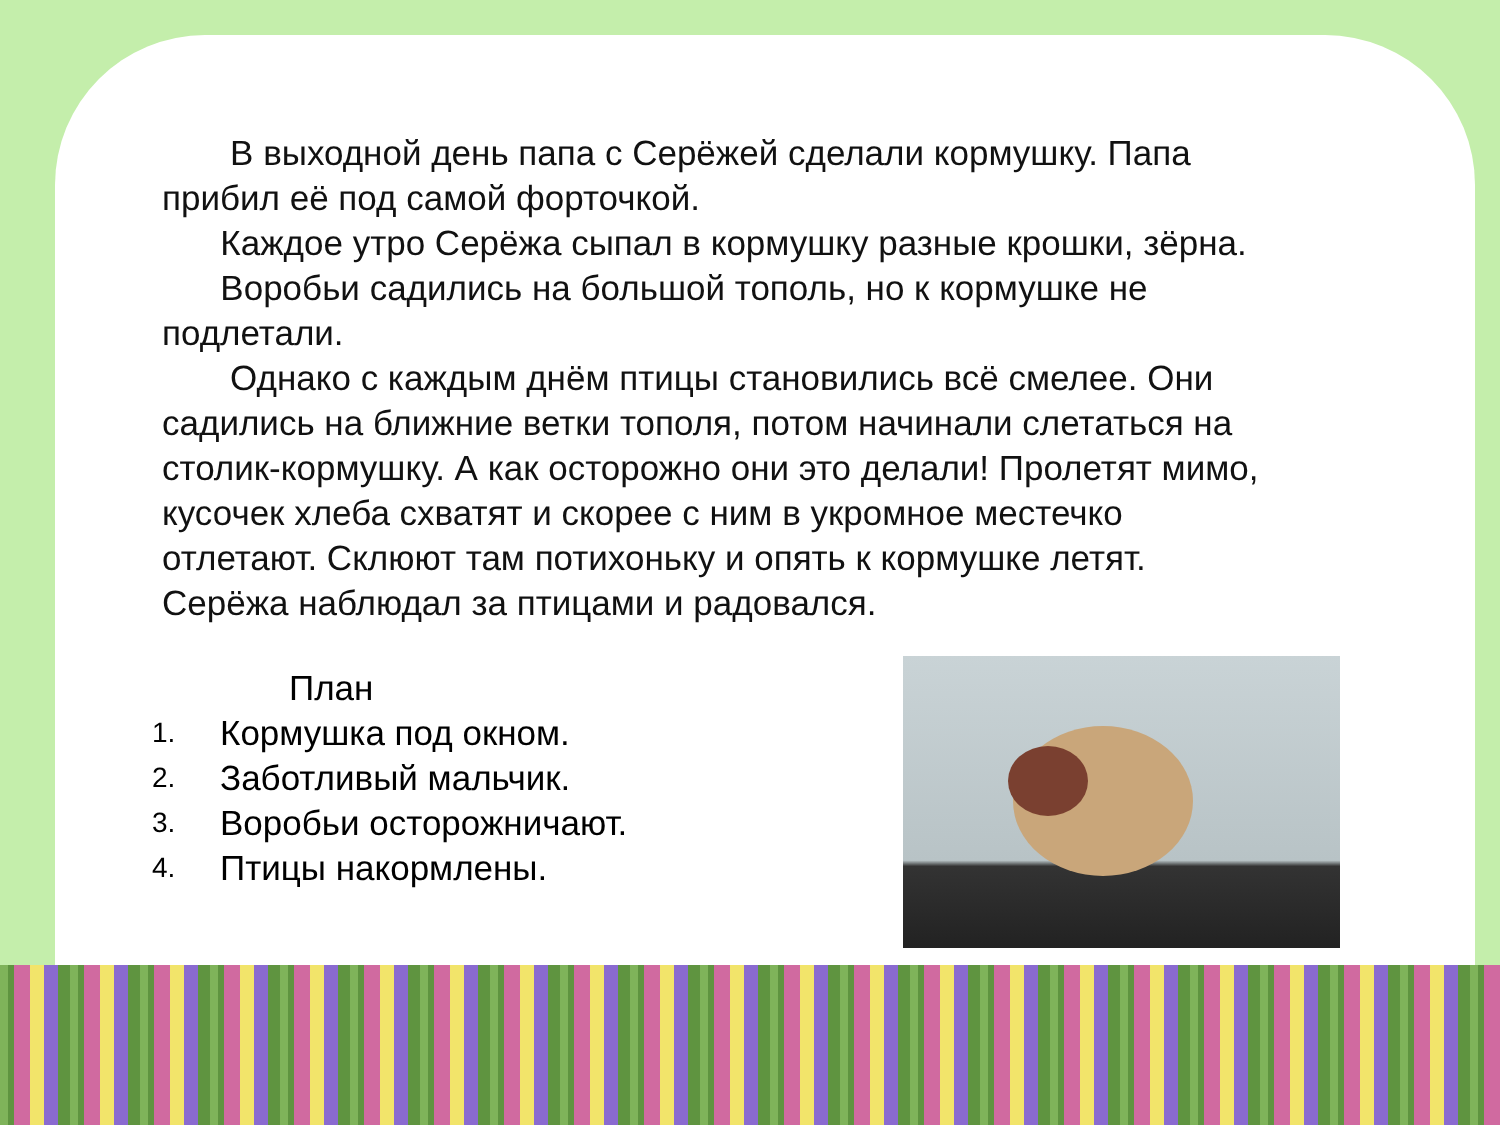В выходной день папа с Серёжей сделали кормушку. Папа прибил её под самой форточкой.
Каждое утро Серёжа сыпал в кормушку разные крошки, зёрна.
Воробьи садились на большой тополь, но к кормушке не подлетали.
Однако с каждым днём птицы становились всё смелее. Они садились на ближние ветки тополя, потом начинали слетаться на столик-кормушку. А как осторожно они это делали! Пролетят мимо, кусочек хлеба схватят и скорее с ним в укромное местечко отлетают. Склюют там потихоньку и опять к кормушке летят. Серёжа наблюдал за птицами и радовался.
План
1. Кормушка под окном.
2. Заботливый мальчик.
3. Воробьи осторожничают.
4. Птицы накормлены.